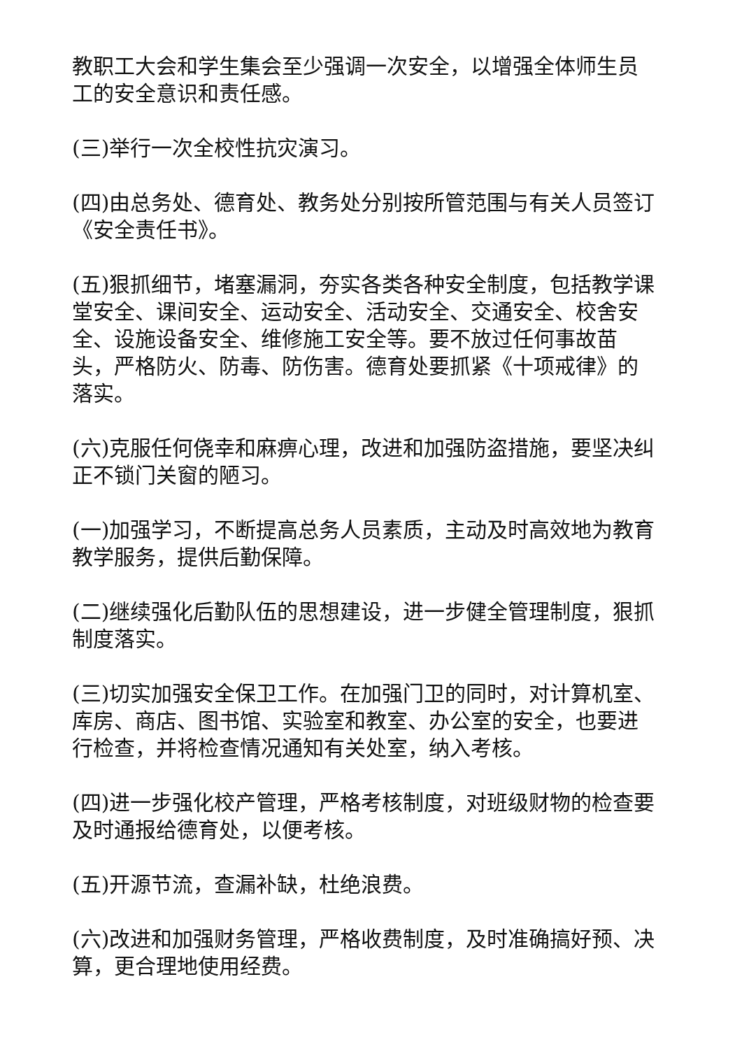教职工大会和学生集会至少强调一次安全，以增强全体师生员工的安全意识和责任感。
(三)举行一次全校性抗灾演习。
(四)由总务处、德育处、教务处分别按所管范围与有关人员签订《安全责任书》。
(五)狠抓细节，堵塞漏洞，夯实各类各种安全制度，包括教学课堂安全、课间安全、运动安全、活动安全、交通安全、校舍安全、设施设备安全、维修施工安全等。要不放过任何事故苗头，严格防火、防毒、防伤害。德育处要抓紧《十项戒律》的落实。
(六)克服任何侥幸和麻痹心理，改进和加强防盗措施，要坚决纠正不锁门关窗的陋习。
(一)加强学习，不断提高总务人员素质，主动及时高效地为教育教学服务，提供后勤保障。
(二)继续强化后勤队伍的思想建设，进一步健全管理制度，狠抓制度落实。
(三)切实加强安全保卫工作。在加强门卫的同时，对计算机室、库房、商店、图书馆、实验室和教室、办公室的安全，也要进行检查，并将检查情况通知有关处室，纳入考核。
(四)进一步强化校产管理，严格考核制度，对班级财物的检查要及时通报给德育处，以便考核。
(五)开源节流，查漏补缺，杜绝浪费。
(六)改进和加强财务管理，严格收费制度，及时准确搞好预、决算，更合理地使用经费。